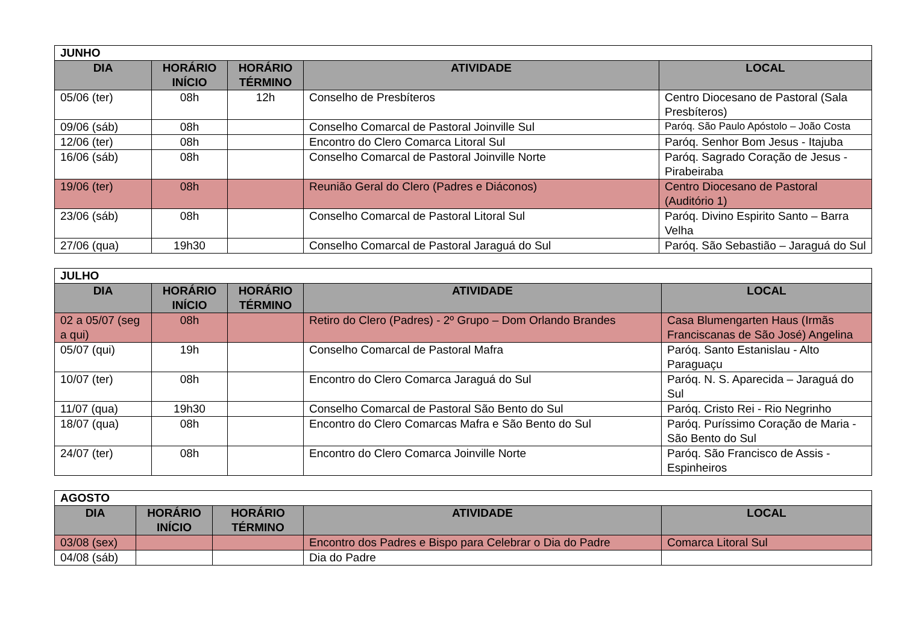| JUNHO | | | | |
| DIA | HORÁRIO INÍCIO | HORÁRIO TÉRMINO | ATIVIDADE | LOCAL |
| 05/06 (ter) | 08h | 12h | Conselho de Presbíteros | Centro Diocesano de Pastoral (Sala Presbíteros) |
| 09/06 (sáb) | 08h | | Conselho Comarcal de Pastoral Joinville Sul | Paróq. São Paulo Apóstolo – João Costa |
| 12/06 (ter) | 08h | | Encontro do Clero Comarca Litoral Sul | Paróq. Senhor Bom Jesus - Itajuba |
| 16/06 (sáb) | 08h | | Conselho Comarcal de Pastoral Joinville Norte | Paróq. Sagrado Coração de Jesus - Pirabeiraba |
| 19/06 (ter) | 08h | | Reunião Geral do Clero (Padres e Diáconos) | Centro Diocesano de Pastoral (Auditório 1) |
| 23/06 (sáb) | 08h | | Conselho Comarcal de Pastoral Litoral Sul | Paróq. Divino Espirito Santo – Barra Velha |
| 27/06 (qua) | 19h30 | | Conselho Comarcal de Pastoral Jaraguá do Sul | Paróq. São Sebastião – Jaraguá do Sul |
| JULHO | | | | |
| DIA | HORÁRIO INÍCIO | HORÁRIO TÉRMINO | ATIVIDADE | LOCAL |
| 02 a 05/07 (seg a qui) | 08h | | Retiro do Clero (Padres) - 2º Grupo – Dom Orlando Brandes | Casa Blumengarten Haus (Irmãs Franciscanas de São José) Angelina |
| 05/07 (qui) | 19h | | Conselho Comarcal de Pastoral Mafra | Paróq. Santo Estanislau - Alto Paraguaçu |
| 10/07 (ter) | 08h | | Encontro do Clero Comarca Jaraguá do Sul | Paróq. N. S. Aparecida – Jaraguá do Sul |
| 11/07 (qua) | 19h30 | | Conselho Comarcal de Pastoral São Bento do Sul | Paróq. Cristo Rei - Rio Negrinho |
| 18/07 (qua) | 08h | | Encontro do Clero Comarcas Mafra e São Bento do Sul | Paróq. Puríssimo Coração de Maria - São Bento do Sul |
| 24/07 (ter) | 08h | | Encontro do Clero Comarca Joinville Norte | Paróq. São Francisco de Assis - Espinheiros |
| AGOSTO | | | | |
| DIA | HORÁRIO INÍCIO | HORÁRIO TÉRMINO | ATIVIDADE | LOCAL |
| 03/08 (sex) | | | Encontro dos Padres e Bispo para Celebrar o Dia do Padre | Comarca Litoral Sul |
| 04/08 (sáb) | | | Dia do Padre | |